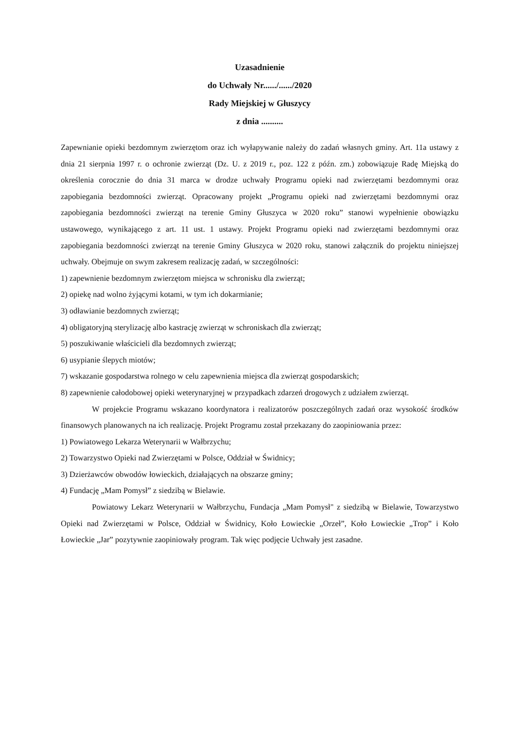Uzasadnienie
do Uchwały Nr....../....../2020
Rady Miejskiej w Głuszycy
z dnia ..........
Zapewnianie opieki bezdomnym zwierzętom oraz ich wyłapywanie należy do zadań własnych gminy. Art. 11a ustawy z dnia 21 sierpnia 1997 r. o ochronie zwierząt (Dz. U. z 2019 r., poz. 122 z późn. zm.) zobowiązuje Radę Miejską do określenia corocznie do dnia 31 marca w drodze uchwały Programu opieki nad zwierzętami bezdomnymi oraz zapobiegania bezdomności zwierząt. Opracowany projekt „Programu opieki nad zwierzętami bezdomnymi oraz zapobiegania bezdomności zwierząt na terenie Gminy Głuszyca w 2020 roku” stanowi wypełnienie obowiązku ustawowego, wynikającego z art. 11 ust. 1 ustawy. Projekt Programu opieki nad zwierzętami bezdomnymi oraz zapobiegania bezdomności zwierząt na terenie Gminy Głuszyca w 2020 roku, stanowi załącznik do projektu niniejszej uchwały. Obejmuje on swym zakresem realizację zadań, w szczególności:
1) zapewnienie bezdomnym zwierzętom miejsca w schronisku dla zwierząt;
2) opiekę nad wolno żyjącymi kotami, w tym ich dokarmianie;
3) odławianie bezdomnych zwierząt;
4) obligatoryjną sterylizację albo kastrację zwierząt w schroniskach dla zwierząt;
5) poszukiwanie właścicieli dla bezdomnych zwierząt;
6) usypianie ślepych miotów;
7) wskazanie gospodarstwa rolnego w celu zapewnienia miejsca dla zwierząt gospodarskich;
8) zapewnienie całodobowej opieki weterynaryjnej w przypadkach zdarzeń drogowych z udziałem zwierząt.
W projekcie Programu wskazano koordynatora i realizatorów poszczególnych zadań oraz wysokość środków finansowych planowanych na ich realizację. Projekt Programu został przekazany do zaopiniowania przez:
1) Powiatowego Lekarza Weterynarii w Wałbrzychu;
2) Towarzystwo Opieki nad Zwierzętami w Polsce, Oddział w Świdnicy;
3) Dzierżawców obwodów łowieckich, działających na obszarze gminy;
4) Fundację „Mam Pomysł” z siedzibą w Bielawie.
Powiatowy Lekarz Weterynarii w Wałbrzychu, Fundacja „Mam Pomysł" z siedzibą w Bielawie, Towarzystwo Opieki nad Zwierzętami w Polsce, Oddział w Świdnicy, Koło Łowieckie „Orzeł”, Koło Łowieckie „Trop” i Koło Łowieckie „Jar” pozytywnie zaopiniowały program. Tak więc podjęcie Uchwały jest zasadne.